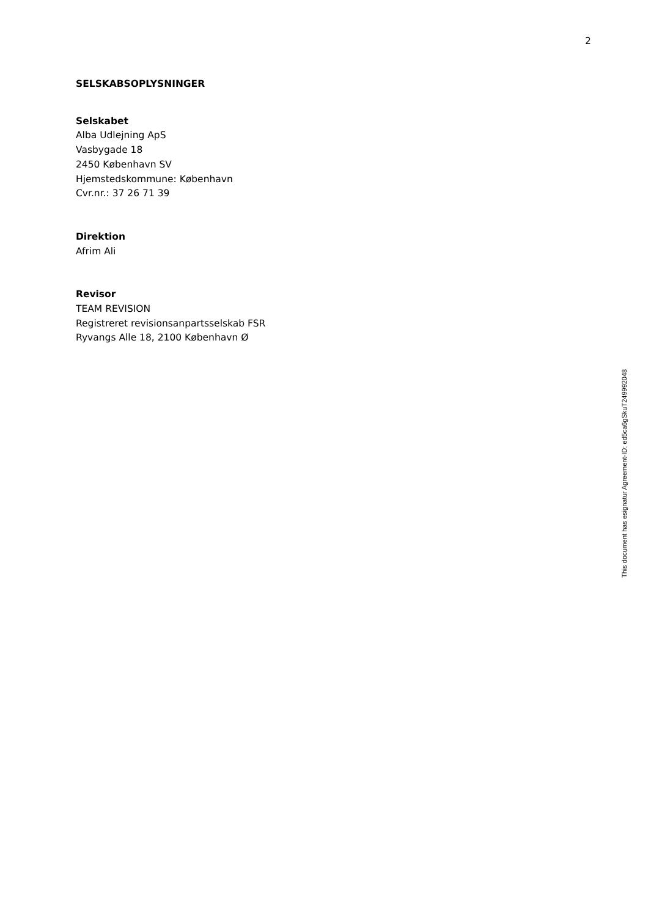2
SELSKABSOPLYSNINGER
Selskabet
Alba Udlejning ApS
Vasbygade 18
2450 København SV
Hjemstedskommune: København
Cvr.nr.: 37 26 71 39
Direktion
Afrim Ali
Revisor
TEAM REVISION
Registreret revisionsanpartsselskab FSR
Ryvangs Alle 18, 2100 København Ø
This document has esignatur Agreement-ID: ed5ca6gSkuT249992048